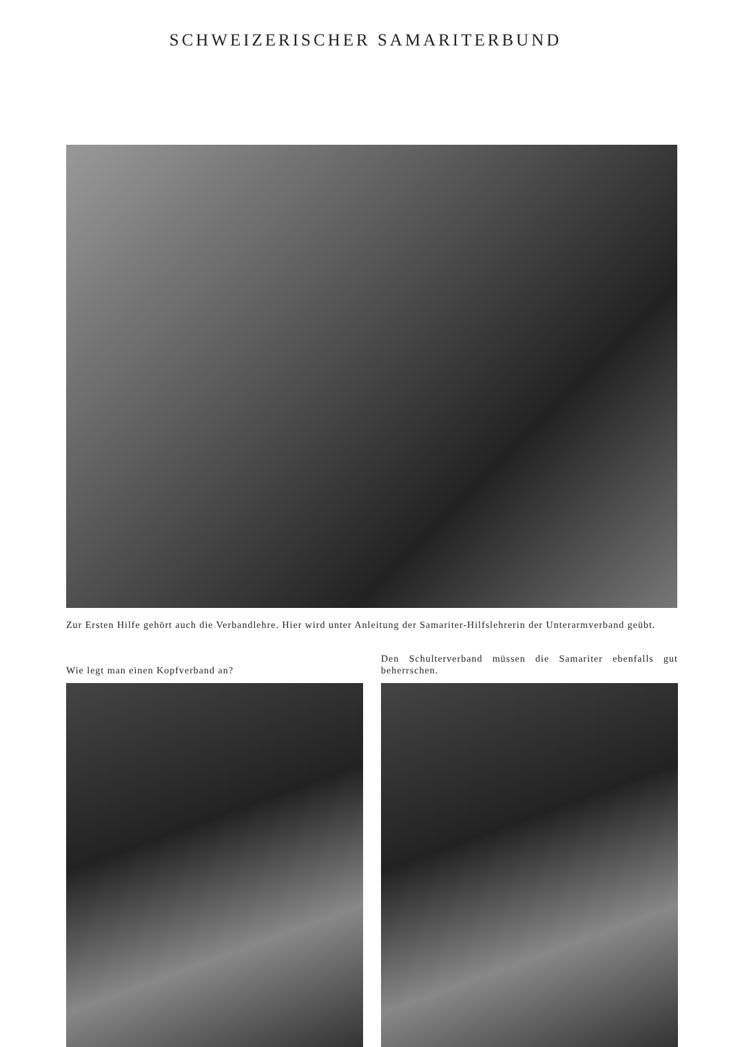SCHWEIZERISCHER SAMARITERBUND
Zur Ersten Hilfe gehört auch die Verbandlehre. Hier wird unter Anleitung der Samariter-Hilfslehrerin der Unterarmverband geübt.
Wie legt man einen Kopfverband an? Den Schulterverband müssen die Samariter ebenfalls gut beherrschen.